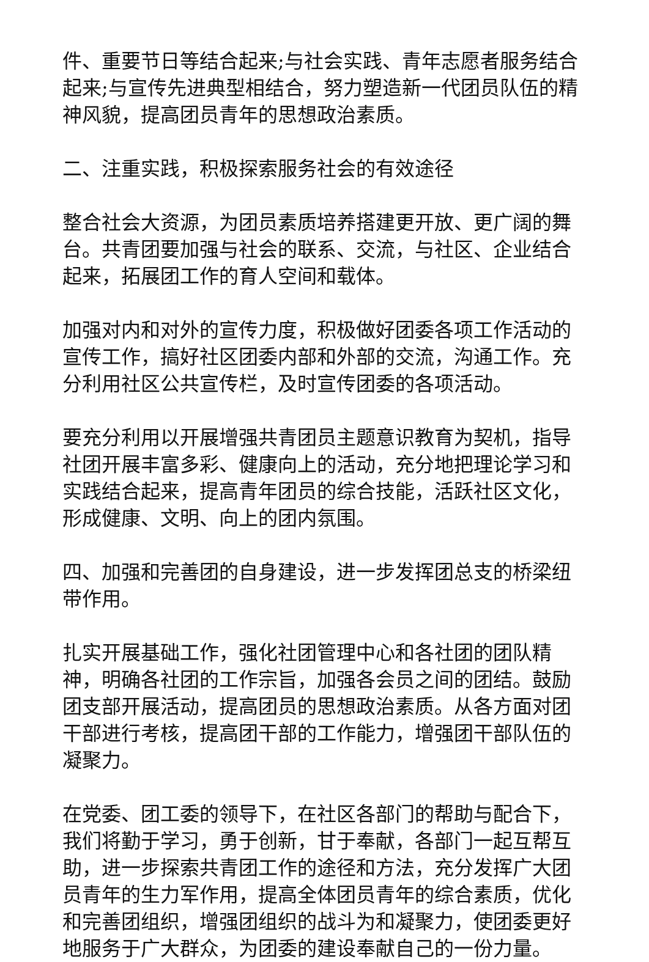件、重要节日等结合起来;与社会实践、青年志愿者服务结合起来;与宣传先进典型相结合，努力塑造新一代团员队伍的精神风貌，提高团员青年的思想政治素质。
二、注重实践，积极探索服务社会的有效途径
整合社会大资源，为团员素质培养搭建更开放、更广阔的舞台。共青团要加强与社会的联系、交流，与社区、企业结合起来，拓展团工作的育人空间和载体。
加强对内和对外的宣传力度，积极做好团委各项工作活动的宣传工作，搞好社区团委内部和外部的交流，沟通工作。充分利用社区公共宣传栏，及时宣传团委的各项活动。
要充分利用以开展增强共青团员主题意识教育为契机，指导社团开展丰富多彩、健康向上的活动，充分地把理论学习和实践结合起来，提高青年团员的综合技能，活跃社区文化，形成健康、文明、向上的团内氛围。
四、加强和完善团的自身建设，进一步发挥团总支的桥梁纽带作用。
扎实开展基础工作，强化社团管理中心和各社团的团队精神，明确各社团的工作宗旨，加强各会员之间的团结。鼓励团支部开展活动，提高团员的思想政治素质。从各方面对团干部进行考核，提高团干部的工作能力，增强团干部队伍的凝聚力。
在党委、团工委的领导下，在社区各部门的帮助与配合下，我们将勤于学习，勇于创新，甘于奉献，各部门一起互帮互助，进一步探索共青团工作的途径和方法，充分发挥广大团员青年的生力军作用，提高全体团员青年的综合素质，优化和完善团组织，增强团组织的战斗为和凝聚力，使团委更好地服务于广大群众，为团委的建设奉献自己的一份力量。